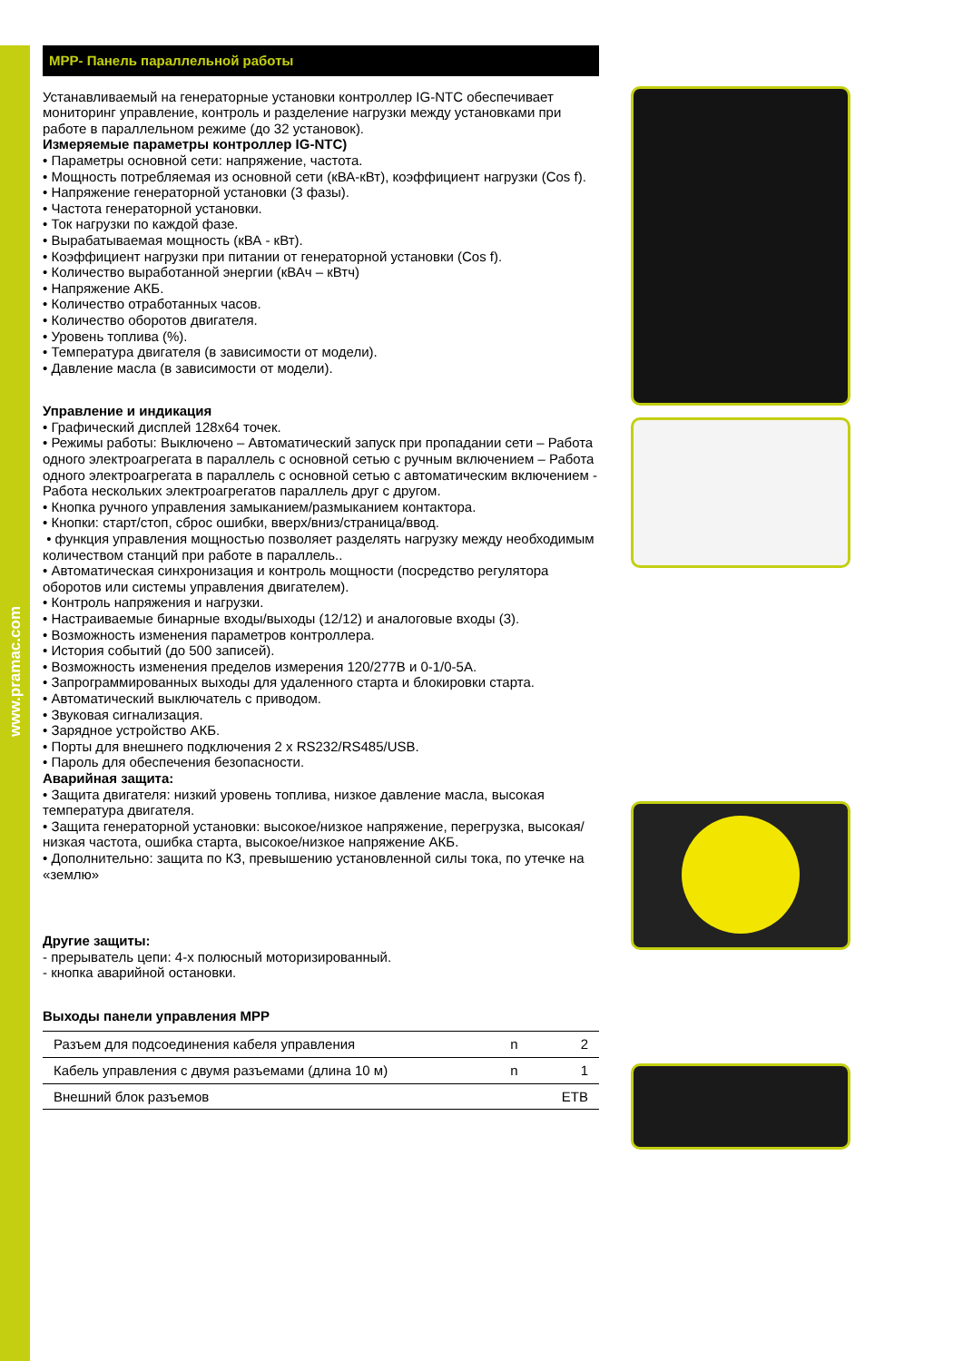www.pramac.com
MPP- Панель параллельной работы
Устанавливаемый на генераторные установки контроллер IG-NTC обеспечивает мониторинг управление, контроль и разделение нагрузки между установками при работе в параллельном режиме (до 32 установок).
Измеряемые параметры контроллер IG-NTC)
• Параметры основной сети: напряжение, частота.
• Мощность потребляемая из основной сети (кВА-кВт), коэффициент нагрузки (Cos f).
• Напряжение генераторной установки (3 фазы).
• Частота генераторной установки.
• Ток нагрузки по каждой фазе.
• Вырабатываемая мощность (кВА - кВт).
• Коэффициент нагрузки при питании от генераторной установки (Cos f).
• Количество выработанной энергии (кВАч – кВтч)
• Напряжение АКБ.
• Количество отработанных часов.
• Количество оборотов двигателя.
• Уровень топлива (%).
• Температура двигателя (в зависимости от модели).
• Давление масла (в зависимости от модели).
Управление и индикация
• Графический дисплей 128x64 точек.
• Режимы работы: Выключено – Автоматический запуск при пропадании сети – Работа одного электроагрегата в параллель с основной сетью с ручным включением – Работа одного электроагрегата в параллель с основной сетью с автоматическим включением - Работа нескольких электроагрегатов параллель друг с другом.
• Кнопка ручного управления замыканием/размыканием контактора.
• Кнопки: старт/стоп, сброс ошибки, вверх/вниз/страница/ввод.
• функция управления мощностью позволяет разделять нагрузку между необходимым количеством станций при работе в параллель..
• Автоматическая синхронизация и контроль мощности (посредство регулятора оборотов или системы управления двигателем).
• Контроль напряжения и нагрузки.
• Настраиваемые бинарные входы/выходы (12/12) и аналоговые входы (3).
• Возможность изменения параметров контроллера.
• История событий (до 500 записей).
• Возможность изменения пределов измерения 120/277В и 0-1/0-5А.
• Запрограммированных выходы для удаленного старта и блокировки старта.
• Автоматический выключатель с приводом.
• Звуковая сигнализация.
• Зарядное устройство АКБ.
• Порты для внешнего подключения 2 x RS232/RS485/USB.
• Пароль для обеспечения безопасности.
Аварийная защита:
• Защита двигателя: низкий уровень топлива, низкое давление масла, высокая температура двигателя.
• Защита генераторной установки: высокое/низкое напряжение, перегрузка, высокая/низкая частота, ошибка старта, высокое/низкое напряжение АКБ.
• Дополнительно: защита по КЗ, превышению установленной силы тока, по утечке на «землю»
Другие защиты:
- прерыватель цепи: 4-х полюсный моторизированный.
- кнопка аварийной остановки.
Выходы панели управления MPP
| Разъем для подсоединения кабеля управления | n | 2 |
| Кабель управления с двумя разъемами (длина 10 м) | n | 1 |
| Внешний блок разъемов | | ETB |